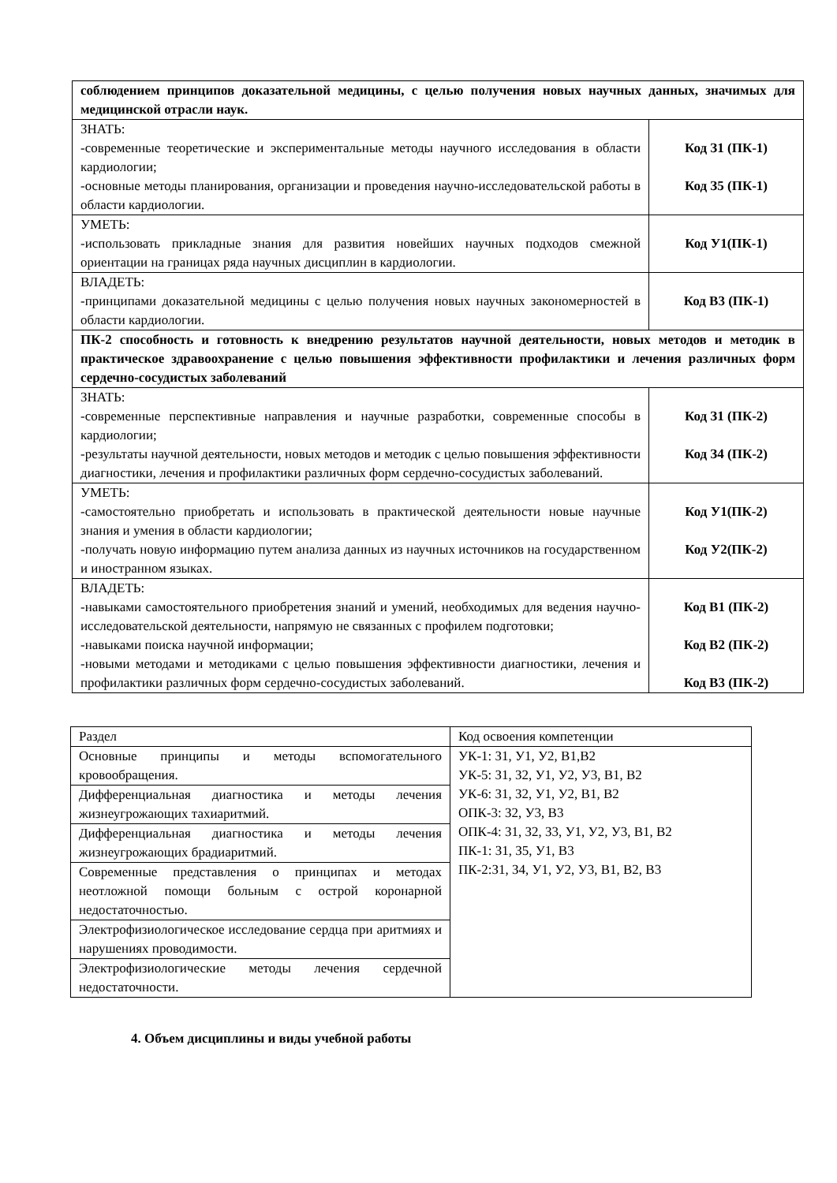| соблюдением принципов доказательной медицины, с целью получения новых научных данных, значимых для медицинской отрасли наук. | |
| ЗНАТЬ: -современные теоретические и экспериментальные методы научного исследования в области кардиологии; -основные методы планирования, организации и проведения научно-исследовательской работы в области кардиологии. | Код З1 (ПК-1) Код З5 (ПК-1) |
| УМЕТЬ: -использовать прикладные знания для развития новейших научных подходов смежной ориентации на границах ряда научных дисциплин в кардиологии. | Код У1(ПК-1) |
| ВЛАДЕТЬ: -принципами доказательной медицины с целью получения новых научных закономерностей в области кардиологии. | Код В3 (ПК-1) |
| ПК-2 способность и готовность к внедрению результатов научной деятельности, новых методов и методик в практическое здравоохранение с целью повышения эффективности профилактики и лечения различных форм сердечно-сосудистых заболеваний | |
| ЗНАТЬ: -современные перспективные направления и научные разработки, современные способы в кардиологии; -результаты научной деятельности, новых методов и методик с целью повышения эффективности диагностики, лечения и профилактики различных форм сердечно-сосудистых заболеваний. | Код З1 (ПК-2) Код З4 (ПК-2) |
| УМЕТЬ: -самостоятельно приобретать и использовать в практической деятельности новые научные знания и умения в области кардиологии; -получать новую информацию путем анализа данных из научных источников на государственном и иностранном языках. | Код У1(ПК-2) Код У2(ПК-2) |
| ВЛАДЕТЬ: -навыками самостоятельного приобретения знаний и умений, необходимых для ведения научно-исследовательской деятельности, напрямую не связанных с профилем подготовки; -навыками поиска научной информации; -новыми методами и методиками с целью повышения эффективности диагностики, лечения и профилактики различных форм сердечно-сосудистых заболеваний. | Код В1 (ПК-2) Код В2 (ПК-2) Код В3 (ПК-2) |
| Раздел | Код освоения компетенции |
| Основные принципы и методы вспомогательного кровообращения. | УК-1: З1, У1, У2, В1,В2 УК-5: З1, З2, У1, У2, У3, В1, В2 УК-6: З1, З2, У1, У2, В1, В2 ОПК-3: З2, У3, В3 ОПК-4: З1, З2, З3, У1, У2, У3, В1, В2 ПК-1: З1, З5, У1, В3 ПК-2:З1, З4, У1, У2, У3, В1, В2, В3 |
| Дифференциальная диагностика и методы лечения жизнеугрожающих тахиаритмий. | |
| Дифференциальная диагностика и методы лечения жизнеугрожающих брадиаритмий. | |
| Современные представления о принципах и методах неотложной помощи больным с острой коронарной недостаточностью. | |
| Электрофизиологическое исследование сердца при аритмиях и нарушениях проводимости. | |
| Электрофизиологические методы лечения сердечной недостаточности. | |
4. Объем дисциплины и виды учебной работы